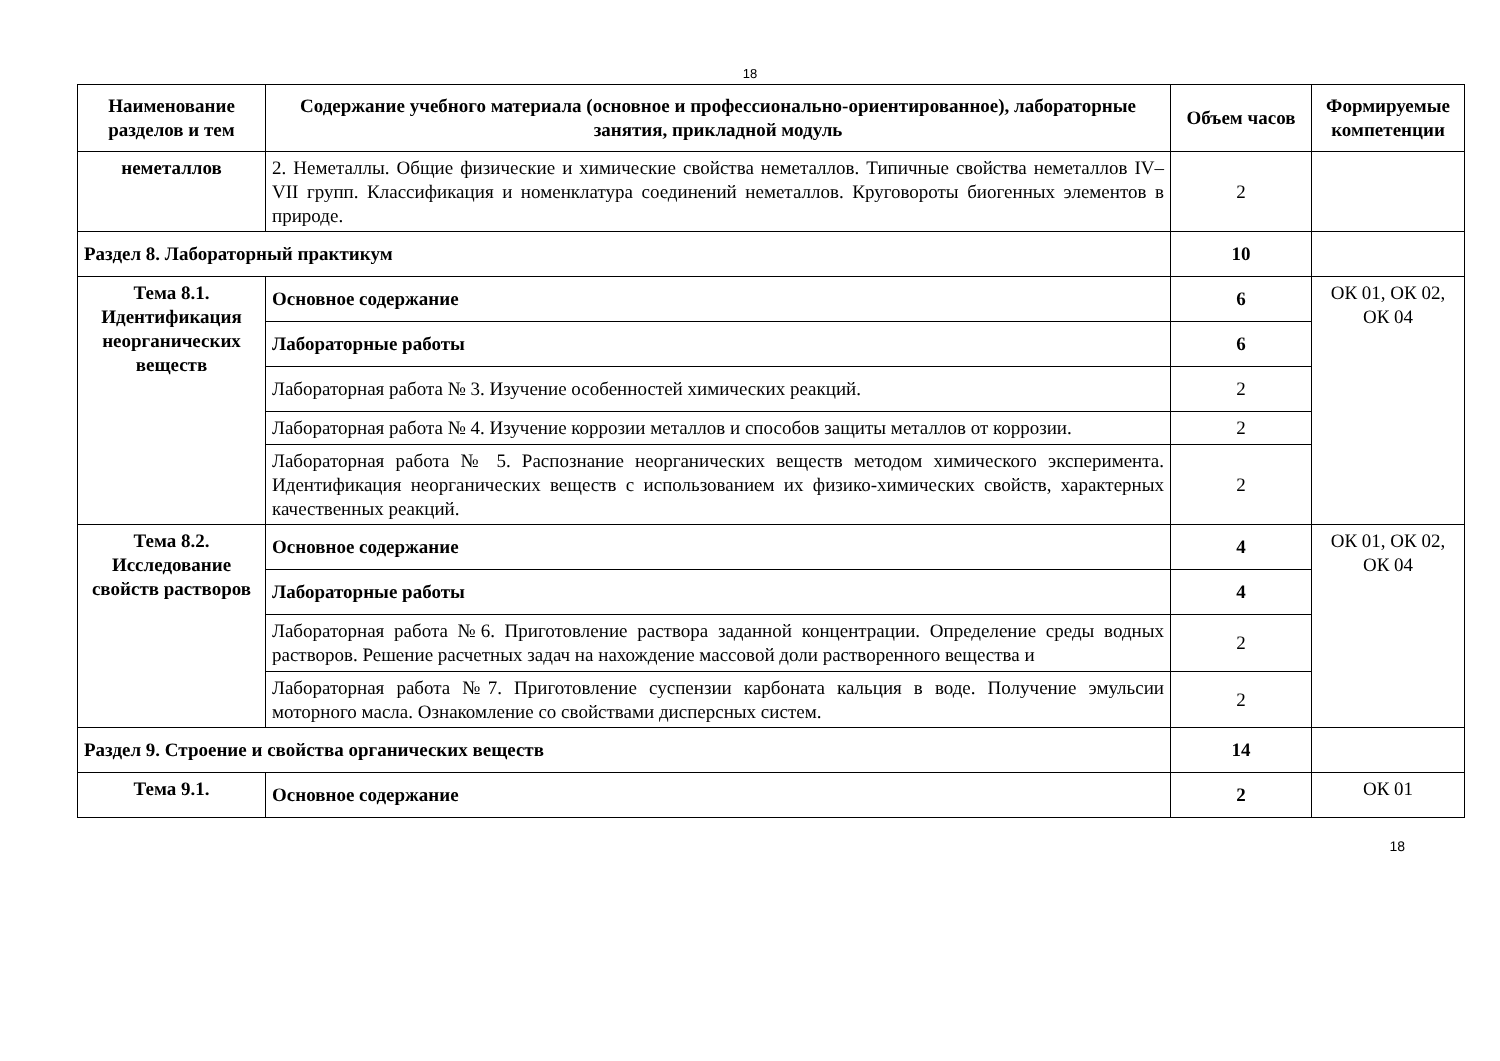18
| Наименование разделов и тем | Содержание учебного материала (основное и профессионально-ориентированное), лабораторные занятия, прикладной модуль | Объем часов | Формируемые компетенции |
| --- | --- | --- | --- |
| неметаллов | 2. Неметаллы. Общие физические и химические свойства неметаллов. Типичные свойства неметаллов IV–VII групп. Классификация и номенклатура соединений неметаллов. Круговороты биогенных элементов в природе. | 2 | |
| Раздел 8. Лабораторный практикум | | 10 | |
| Тема 8.1. Идентификация неорганических веществ | Основное содержание | 6 | ОК 01, ОК 02, ОК 04 |
| | Лабораторные работы | 6 | |
| | Лабораторная работа № 3. Изучение особенностей химических реакций. | 2 | |
| | Лабораторная работа № 4. Изучение коррозии металлов и способов защиты металлов от коррозии. | 2 | |
| | Лабораторная работа № 5. Распознание неорганических веществ методом химического эксперимента. Идентификация неорганических веществ с использованием их физико-химических свойств, характерных качественных реакций. | 2 | |
| Тема 8.2. Исследование свойств растворов | Основное содержание | 4 | ОК 01, ОК 02, ОК 04 |
| | Лабораторные работы | 4 | |
| | Лабораторная работа №6. Приготовление раствора заданной концентрации. Определение среды водных растворов. Решение расчетных задач на нахождение массовой доли растворенного вещества и | 2 | |
| | Лабораторная работа №7. Приготовление суспензии карбоната кальция в воде. Получение эмульсии моторного масла. Ознакомление со свойствами дисперсных систем. | 2 | |
| Раздел 9. Строение и свойства органических веществ | | 14 | |
| Тема 9.1. | Основное содержание | 2 | ОК 01 |
18